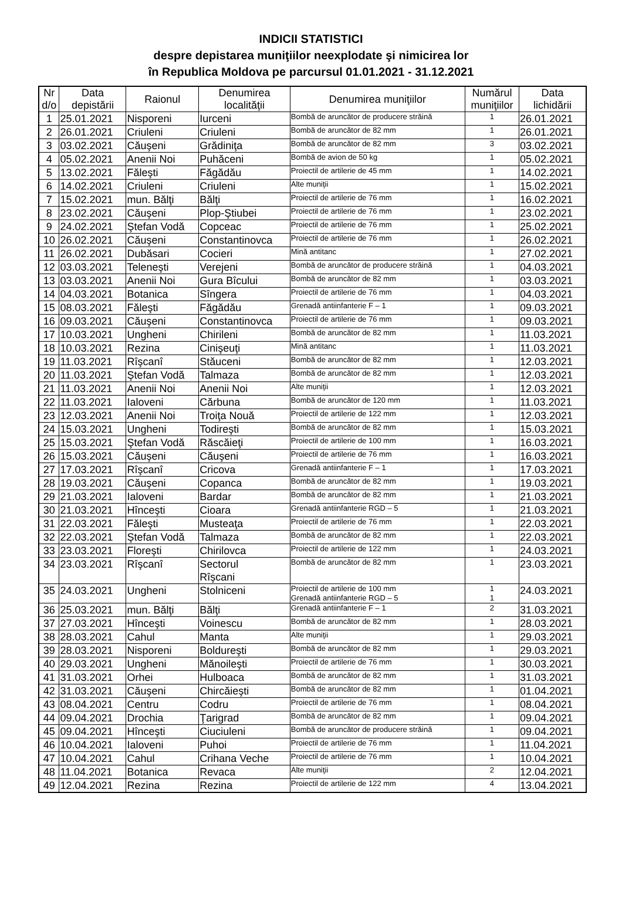INDICII STATISTICI
despre depistarea muniţiilor neexplodate şi nimicirea lor
în Republica Moldova pe parcursul 01.01.2021 - 31.12.2021
| Nr d/o | Data depistării | Raionul | Denumirea localităţii | Denumirea muniţiilor | Numărul muniţiilor | Data lichidării |
| --- | --- | --- | --- | --- | --- | --- |
| 1 | 25.01.2021 | Nisporeni | Iurceni | Bombă de aruncător de producere străină | 1 | 26.01.2021 |
| 2 | 26.01.2021 | Criuleni | Criuleni | Bombă de aruncător de 82 mm | 1 | 26.01.2021 |
| 3 | 03.02.2021 | Căuşeni | Grădiniţa | Bombă de aruncător de 82 mm | 3 | 03.02.2021 |
| 4 | 05.02.2021 | Anenii Noi | Puhăceni | Bombă de avion de 50 kg | 1 | 05.02.2021 |
| 5 | 13.02.2021 | Făleşti | Făgădău | Proiectil de artilerie de 45 mm | 1 | 14.02.2021 |
| 6 | 14.02.2021 | Criuleni | Criuleni | Alte muniţii | 1 | 15.02.2021 |
| 7 | 15.02.2021 | mun. Bălţi | Bălţi | Proiectil de artilerie de 76 mm | 1 | 16.02.2021 |
| 8 | 23.02.2021 | Căuşeni | Plop-Ştiubei | Proiectil de artilerie de 76 mm | 1 | 23.02.2021 |
| 9 | 24.02.2021 | Ştefan Vodă | Copceac | Proiectil de artilerie de 76 mm | 1 | 25.02.2021 |
| 10 | 26.02.2021 | Căuşeni | Constantinovca | Proiectil de artilerie de 76 mm | 1 | 26.02.2021 |
| 11 | 26.02.2021 | Dubăsari | Cocieri | Mină antitanc | 1 | 27.02.2021 |
| 12 | 03.03.2021 | Teleneşti | Verejeni | Bombă de aruncător de producere străină | 1 | 04.03.2021 |
| 13 | 03.03.2021 | Anenii Noi | Gura Bîcului | Bombă de aruncător de 82 mm | 1 | 03.03.2021 |
| 14 | 04.03.2021 | Botanica | Sîngera | Proiectil de artilerie de 76 mm | 1 | 04.03.2021 |
| 15 | 08.03.2021 | Făleşti | Făgădău | Grenadă antiinfanterie F – 1 | 1 | 09.03.2021 |
| 16 | 09.03.2021 | Căuşeni | Constantinovca | Proiectil de artilerie de 76 mm | 1 | 09.03.2021 |
| 17 | 10.03.2021 | Ungheni | Chirileni | Bombă de aruncător de 82 mm | 1 | 11.03.2021 |
| 18 | 10.03.2021 | Rezina | Cinişeuţi | Mină antitanc | 1 | 11.03.2021 |
| 19 | 11.03.2021 | Rîşcanî | Stăuceni | Bombă de aruncător de 82 mm | 1 | 12.03.2021 |
| 20 | 11.03.2021 | Ştefan Vodă | Talmaza | Bombă de aruncător de 82 mm | 1 | 12.03.2021 |
| 21 | 11.03.2021 | Anenii Noi | Anenii Noi | Alte muniţii | 1 | 12.03.2021 |
| 22 | 11.03.2021 | Ialoveni | Cărbuna | Bombă de aruncător de 120 mm | 1 | 11.03.2021 |
| 23 | 12.03.2021 | Anenii Noi | Troiţa Nouă | Proiectil de artilerie de 122 mm | 1 | 12.03.2021 |
| 24 | 15.03.2021 | Ungheni | Todireşti | Bombă de aruncător de 82 mm | 1 | 15.03.2021 |
| 25 | 15.03.2021 | Ştefan Vodă | Răscăieţi | Proiectil de artilerie de 100 mm | 1 | 16.03.2021 |
| 26 | 15.03.2021 | Căuşeni | Căuşeni | Proiectil de artilerie de 76 mm | 1 | 16.03.2021 |
| 27 | 17.03.2021 | Rîşcanî | Cricova | Grenadă antiinfanterie F – 1 | 1 | 17.03.2021 |
| 28 | 19.03.2021 | Căuşeni | Copanca | Bombă de aruncător de 82 mm | 1 | 19.03.2021 |
| 29 | 21.03.2021 | Ialoveni | Bardar | Bombă de aruncător de 82 mm | 1 | 21.03.2021 |
| 30 | 21.03.2021 | Hînceşti | Cioara | Grenadă antiinfanterie RGD – 5 | 1 | 21.03.2021 |
| 31 | 22.03.2021 | Făleşti | Musteaţa | Proiectil de artilerie de 76 mm | 1 | 22.03.2021 |
| 32 | 22.03.2021 | Ştefan Vodă | Talmaza | Bombă de aruncător de 82 mm | 1 | 22.03.2021 |
| 33 | 23.03.2021 | Floreşti | Chirilovca | Proiectil de artilerie de 122 mm | 1 | 24.03.2021 |
| 34 | 23.03.2021 | Rîşcanî | Sectorul Rîşcani | Bombă de aruncător de 82 mm | 1 | 23.03.2021 |
| 35 | 24.03.2021 | Ungheni | Stolniceni | Proiectil de artilerie de 100 mm Grenadă antiinfanterie RGD – 5 | 1 1 | 24.03.2021 |
| 36 | 25.03.2021 | mun. Bălţi | Bălţi | Grenadă antiinfanterie F – 1 | 2 | 31.03.2021 |
| 37 | 27.03.2021 | Hînceşti | Voinescu | Bombă de aruncător de 82 mm | 1 | 28.03.2021 |
| 38 | 28.03.2021 | Cahul | Manta | Alte muniţii | 1 | 29.03.2021 |
| 39 | 28.03.2021 | Nisporeni | Boldureşti | Bombă de aruncător de 82 mm | 1 | 29.03.2021 |
| 40 | 29.03.2021 | Ungheni | Mănoileşti | Proiectil de artilerie de 76 mm | 1 | 30.03.2021 |
| 41 | 31.03.2021 | Orhei | Hulboaca | Bombă de aruncător de 82 mm | 1 | 31.03.2021 |
| 42 | 31.03.2021 | Căuşeni | Chircăieşti | Bombă de aruncător de 82 mm | 1 | 01.04.2021 |
| 43 | 08.04.2021 | Centru | Codru | Proiectil de artilerie de 76 mm | 1 | 08.04.2021 |
| 44 | 09.04.2021 | Drochia | Ţarigrad | Bombă de aruncător de 82 mm | 1 | 09.04.2021 |
| 45 | 09.04.2021 | Hînceşti | Ciuciuleni | Bombă de aruncător de producere străină | 1 | 09.04.2021 |
| 46 | 10.04.2021 | Ialoveni | Puhoi | Proiectil de artilerie de 76 mm | 1 | 11.04.2021 |
| 47 | 10.04.2021 | Cahul | Crihana Veche | Proiectil de artilerie de 76 mm | 1 | 10.04.2021 |
| 48 | 11.04.2021 | Botanica | Revaca | Alte muniţii | 2 | 12.04.2021 |
| 49 | 12.04.2021 | Rezina | Rezina | Proiectil de artilerie de 122 mm | 4 | 13.04.2021 |